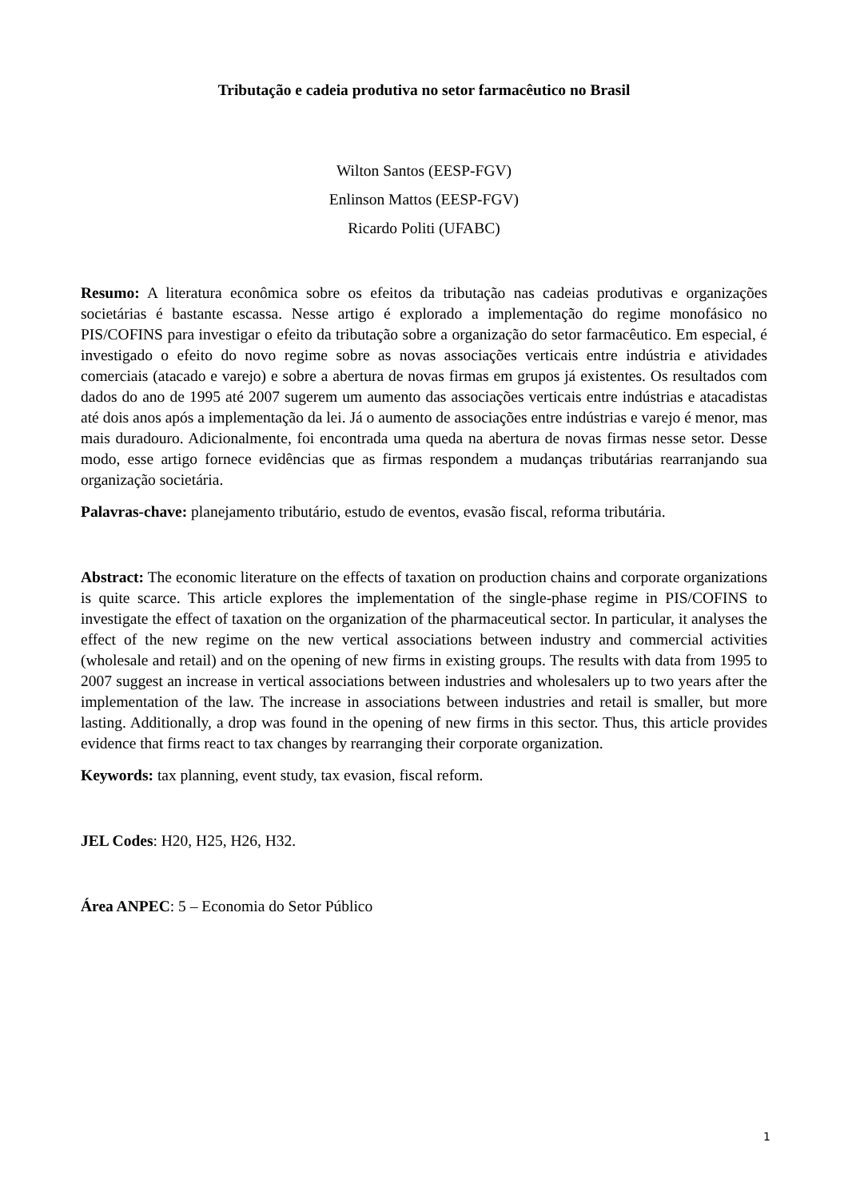Tributação e cadeia produtiva no setor farmacêutico no Brasil
Wilton Santos (EESP-FGV)
Enlinson Mattos (EESP-FGV)
Ricardo Politi (UFABC)
Resumo: A literatura econômica sobre os efeitos da tributação nas cadeias produtivas e organizações societárias é bastante escassa. Nesse artigo é explorado a implementação do regime monofásico no PIS/COFINS para investigar o efeito da tributação sobre a organização do setor farmacêutico. Em especial, é investigado o efeito do novo regime sobre as novas associações verticais entre indústria e atividades comerciais (atacado e varejo) e sobre a abertura de novas firmas em grupos já existentes. Os resultados com dados do ano de 1995 até 2007 sugerem um aumento das associações verticais entre indústrias e atacadistas até dois anos após a implementação da lei. Já o aumento de associações entre indústrias e varejo é menor, mas mais duradouro. Adicionalmente, foi encontrada uma queda na abertura de novas firmas nesse setor. Desse modo, esse artigo fornece evidências que as firmas respondem a mudanças tributárias rearranjando sua organização societária.
Palavras-chave: planejamento tributário, estudo de eventos, evasão fiscal, reforma tributária.
Abstract: The economic literature on the effects of taxation on production chains and corporate organizations is quite scarce. This article explores the implementation of the single-phase regime in PIS/COFINS to investigate the effect of taxation on the organization of the pharmaceutical sector. In particular, it analyses the effect of the new regime on the new vertical associations between industry and commercial activities (wholesale and retail) and on the opening of new firms in existing groups. The results with data from 1995 to 2007 suggest an increase in vertical associations between industries and wholesalers up to two years after the implementation of the law. The increase in associations between industries and retail is smaller, but more lasting. Additionally, a drop was found in the opening of new firms in this sector. Thus, this article provides evidence that firms react to tax changes by rearranging their corporate organization.
Keywords: tax planning, event study, tax evasion, fiscal reform.
JEL Codes: H20, H25, H26, H32.
Área ANPEC: 5 – Economia do Setor Público
1